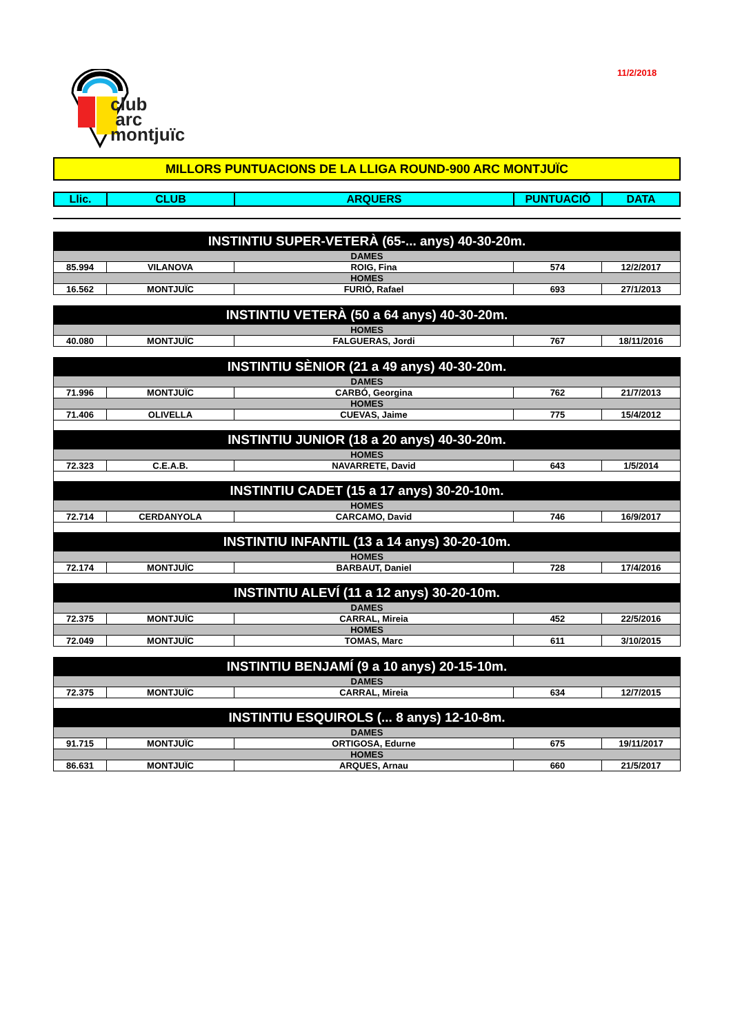11/2/2018
club
arc
montjuïc
MILLORS PUNTUACIONS DE LA LLIGA ROUND-900 ARC MONTJUÏC
| Llic. | CLUB | ARQUERS | PUNTUACIÓ | DATA |
| --- | --- | --- | --- | --- |
| INSTINTIU SUPER-VETERÀ (65-... anys) 40-30-20m. | | | | |
| DAMES | | | | |
| 85.994 | VILANOVA | ROIG, Fina | 574 | 12/2/2017 |
| HOMES | | | | |
| 16.562 | MONTJUÏC | FURIÓ, Rafael | 693 | 27/1/2013 |
| INSTINTIU VETERÀ (50 a 64 anys) 40-30-20m. | | | | |
| HOMES | | | | |
| 40.080 | MONTJUÏC | FALGUERAS, Jordi | 767 | 18/11/2016 |
| INSTINTIU SÈNIOR (21 a 49 anys) 40-30-20m. | | | | |
| DAMES | | | | |
| 71.996 | MONTJUÏC | CARBÓ, Georgina | 762 | 21/7/2013 |
| HOMES | | | | |
| 71.406 | OLIVELLA | CUEVAS, Jaime | 775 | 15/4/2012 |
| INSTINTIU JUNIOR (18 a 20 anys) 40-30-20m. | | | | |
| HOMES | | | | |
| 72.323 | C.E.A.B. | NAVARRETE, David | 643 | 1/5/2014 |
| INSTINTIU CADET (15 a 17 anys) 30-20-10m. | | | | |
| HOMES | | | | |
| 72.714 | CERDANYOLA | CARCAMO, David | 746 | 16/9/2017 |
| INSTINTIU INFANTIL (13 a 14 anys) 30-20-10m. | | | | |
| HOMES | | | | |
| 72.174 | MONTJUÏC | BARBAUT, Daniel | 728 | 17/4/2016 |
| INSTINTIU ALEVÍ (11 a 12 anys) 30-20-10m. | | | | |
| DAMES | | | | |
| 72.375 | MONTJUÏC | CARRAL, Mireia | 452 | 22/5/2016 |
| HOMES | | | | |
| 72.049 | MONTJUÏC | TOMAS, Marc | 611 | 3/10/2015 |
| INSTINTIU BENJAMÍ (9 a 10 anys) 20-15-10m. | | | | |
| DAMES | | | | |
| 72.375 | MONTJUÏC | CARRAL, Mireia | 634 | 12/7/2015 |
| INSTINTIU ESQUIROLS (... 8 anys) 12-10-8m. | | | | |
| DAMES | | | | |
| 91.715 | MONTJUÏC | ORTIGOSA, Edurne | 675 | 19/11/2017 |
| HOMES | | | | |
| 86.631 | MONTJUÏC | ARQUES, Arnau | 660 | 21/5/2017 |